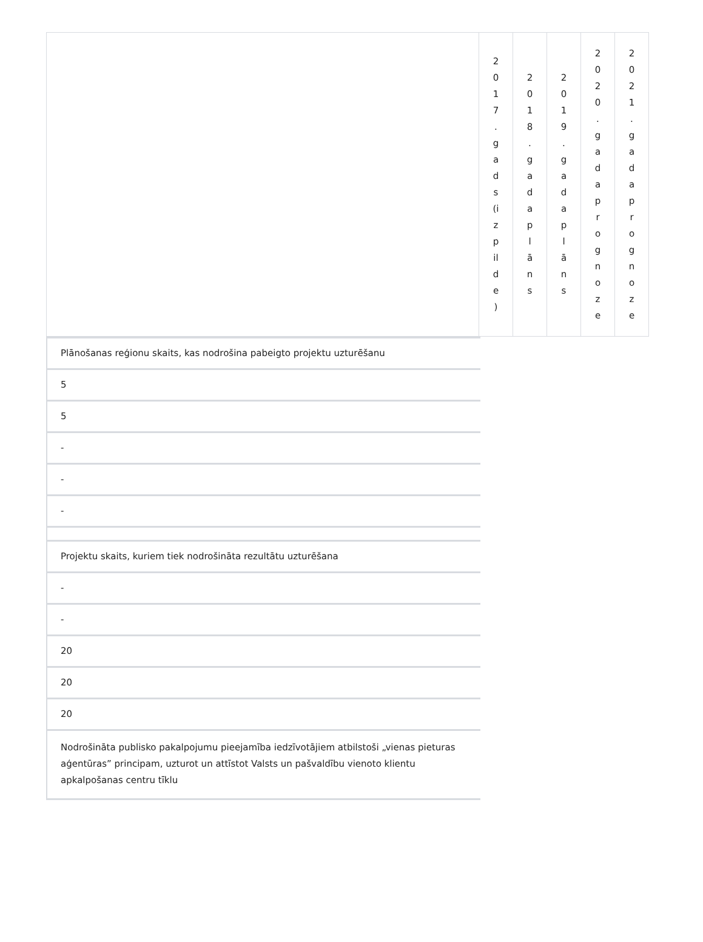| | 2 0 1 7 . g a d s (i z p il d e ) | 2 0 1 8 . g a d a p l ā n s | 2 0 1 9 . g a d a p l ā n s | 2 0 2 0 . g a d a p r o g n o z e | 2 0 2 1 . g a d a p r o g n o z e |
Plānošanas reģionu skaits, kas nodrošina pabeigto projektu uzturēšanu
5
5
-
-
-
Projektu skaits, kuriem tiek nodrošināta rezultātu uzturēšana
-
-
20
20
20
Nodrošināta publisko pakalpojumu pieejamība iedzīvotājiem atbilstoši „vienas pieturas aģentūras” principam, uzturot un attīstot Valsts un pašvaldību vienoto klientu apkalpošanas centru tīklu